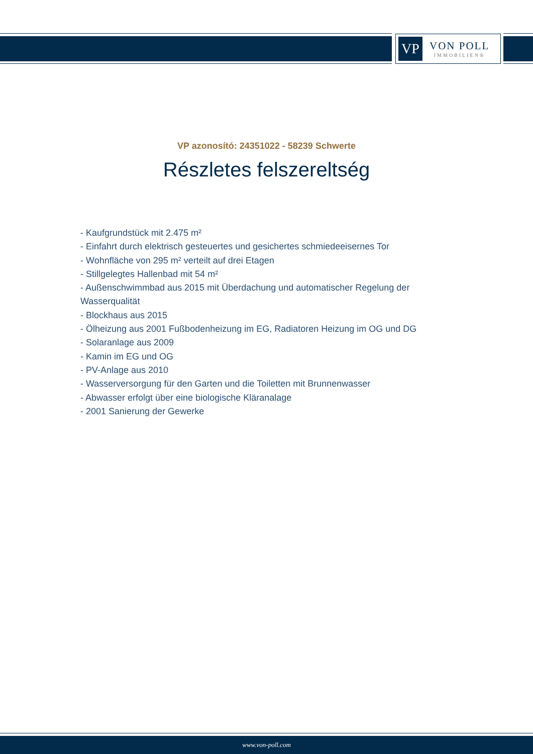VP
VON POLL
IMMOBILIEN®
VP azonosító: 24351022 - 58239 Schwerte
Részletes felszereltség
- Kaufgrundstück mit 2.475 m²
- Einfahrt durch elektrisch gesteuertes und gesichertes schmiedeeisernes Tor
- Wohnfläche von 295 m² verteilt auf drei Etagen
- Stillgelegtes Hallenbad mit 54 m²
- Außenschwimmbad aus 2015 mit Überdachung und automatischer Regelung der Wasserqualität
- Blockhaus aus 2015
- Ölheizung aus 2001 Fußbodenheizung im EG, Radiatoren Heizung im OG und DG
- Solaranlage aus 2009
- Kamin im EG und OG
- PV-Anlage aus 2010
- Wasserversorgung für den Garten und die Toiletten mit Brunnenwasser
- Abwasser erfolgt über eine biologische Kläranalage
- 2001 Sanierung der Gewerke
www.von-poll.com